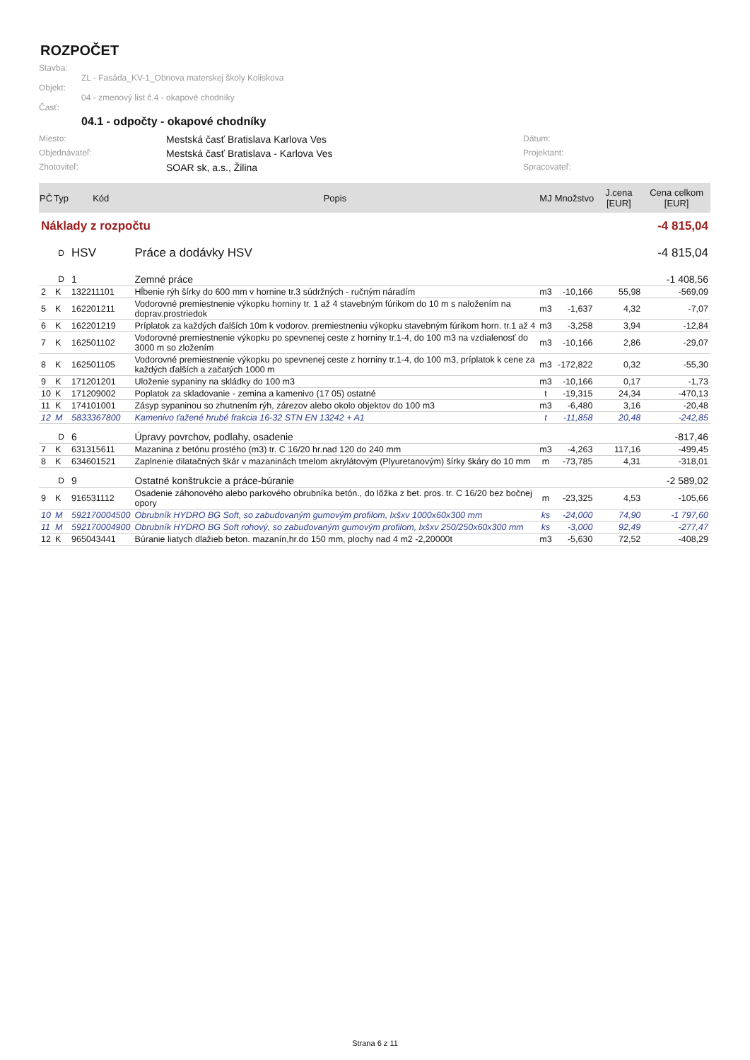ROZPOČET
Stavba:
ZL - Fasáda_KV-1_Obnova materskej školy Koliskova
Objekt:
04 - zmenový list č.4 - okapové chodníky
Časť:
04.1 - odpočty - okapové chodníky
Miesto:
Mestská časť Bratislava Karlova Ves
Dátum:
Objednávateľ:
Mestská časť Bratislava - Karlova Ves
Projektant:
Zhotoviteľ:
SOAR sk, a.s., Žilina
Spracovateľ:
| PČ | Typ | Kód | Popis | MJ | Množstvo | J.cena [EUR] | Cena celkom [EUR] |
| --- | --- | --- | --- | --- | --- | --- | --- |
| Náklady z rozpočtu | | | | -4 815,04 | | | |
| | D | HSV | Práce a dodávky HSV | -4 815,04 | | | |
| | D | 1 | Zemné práce | -1 408,56 | | | |
| 2 | K | 132211101 | Hĺbenie rýh šírky do 600 mm v hornine tr.3 súdržných - ručným náradím | m3 | -10,166 | 55,98 | -569,09 |
| 5 | K | 162201211 | Vodorovné premiestnenie výkopku horniny tr. 1 až 4 stavebným fúrikom do 10 m s naložením na doprav.prostriedok | m3 | -1,637 | 4,32 | -7,07 |
| 6 | K | 162201219 | Príplatok za každých ďalších 10m k vodorov. premiestneniu výkopku stavebným fúrikom horn. tr.1 až 4 | m3 | -3,258 | 3,94 | -12,84 |
| 7 | K | 162501102 | Vodorovné premiestnenie výkopku po spevnenej ceste z horniny tr.1-4, do 100 m3 na vzdialenosť do 3000 m so zložením | m3 | -10,166 | 2,86 | -29,07 |
| 8 | K | 162501105 | Vodorovné premiestnenie výkopku po spevnenej ceste z horniny tr.1-4, do 100 m3, príplatok k cene za každých ďalších a začatých 1000 m | m3 | -172,822 | 0,32 | -55,30 |
| 9 | K | 171201201 | Uloženie sypaniny na skládky do 100 m3 | m3 | -10,166 | 0,17 | -1,73 |
| 10 | K | 171209002 | Poplatok za skladovanie - zemina a kamenivo (17 05) ostatné | t | -19,315 | 24,34 | -470,13 |
| 11 | K | 174101001 | Zásyp sypaninou so zhutnením rýh, zárezov alebo okolo objektov do 100 m3 | m3 | -6,480 | 3,16 | -20,48 |
| 12 | M | 5833367800 | Kamenivo ťažené hrubé frakcia 16-32 STN EN 13242 + A1 | t | -11,858 | 20,48 | -242,85 |
| | D | 6 | Úpravy povrchov, podlahy, osadenie | -817,46 | | | |
| 7 | K | 631315611 | Mazanina z betónu prostého (m3) tr. C 16/20 hr.nad 120 do 240 mm | m3 | -4,263 | 117,16 | -499,45 |
| 8 | K | 634601521 | Zaplnenie dilatačných škár v mazaninách tmelom akrylátovým (Plyuretanovým) šírky škáry do 10 mm | m | -73,785 | 4,31 | -318,01 |
| | D | 9 | Ostatné konštrukcie a práce-búranie | -2 589,02 | | | |
| 9 | K | 916531112 | Osadenie záhonového alebo parkového obrubníka betón., do lôžka z bet. pros. tr. C 16/20 bez bočnej opory | m | -23,325 | 4,53 | -105,66 |
| 10 | M | 592170004500 | Obrubník HYDRO BG Soft, so zabudovaným gumovým profilom, lxšxv 1000x60x300 mm | ks | -24,000 | 74,90 | -1 797,60 |
| 11 | M | 592170004900 | Obrubník HYDRO BG Soft rohový, so zabudovaným gumovým profilom, lxšxv 250/250x60x300 mm | ks | -3,000 | 92,49 | -277,47 |
| 12 | K | 965043441 | Búranie liatych dlažieb beton. mazanín,hr.do 150 mm, plochy nad 4 m2 -2,20000t | m3 | -5,630 | 72,52 | -408,29 |
Strana 6 z 11